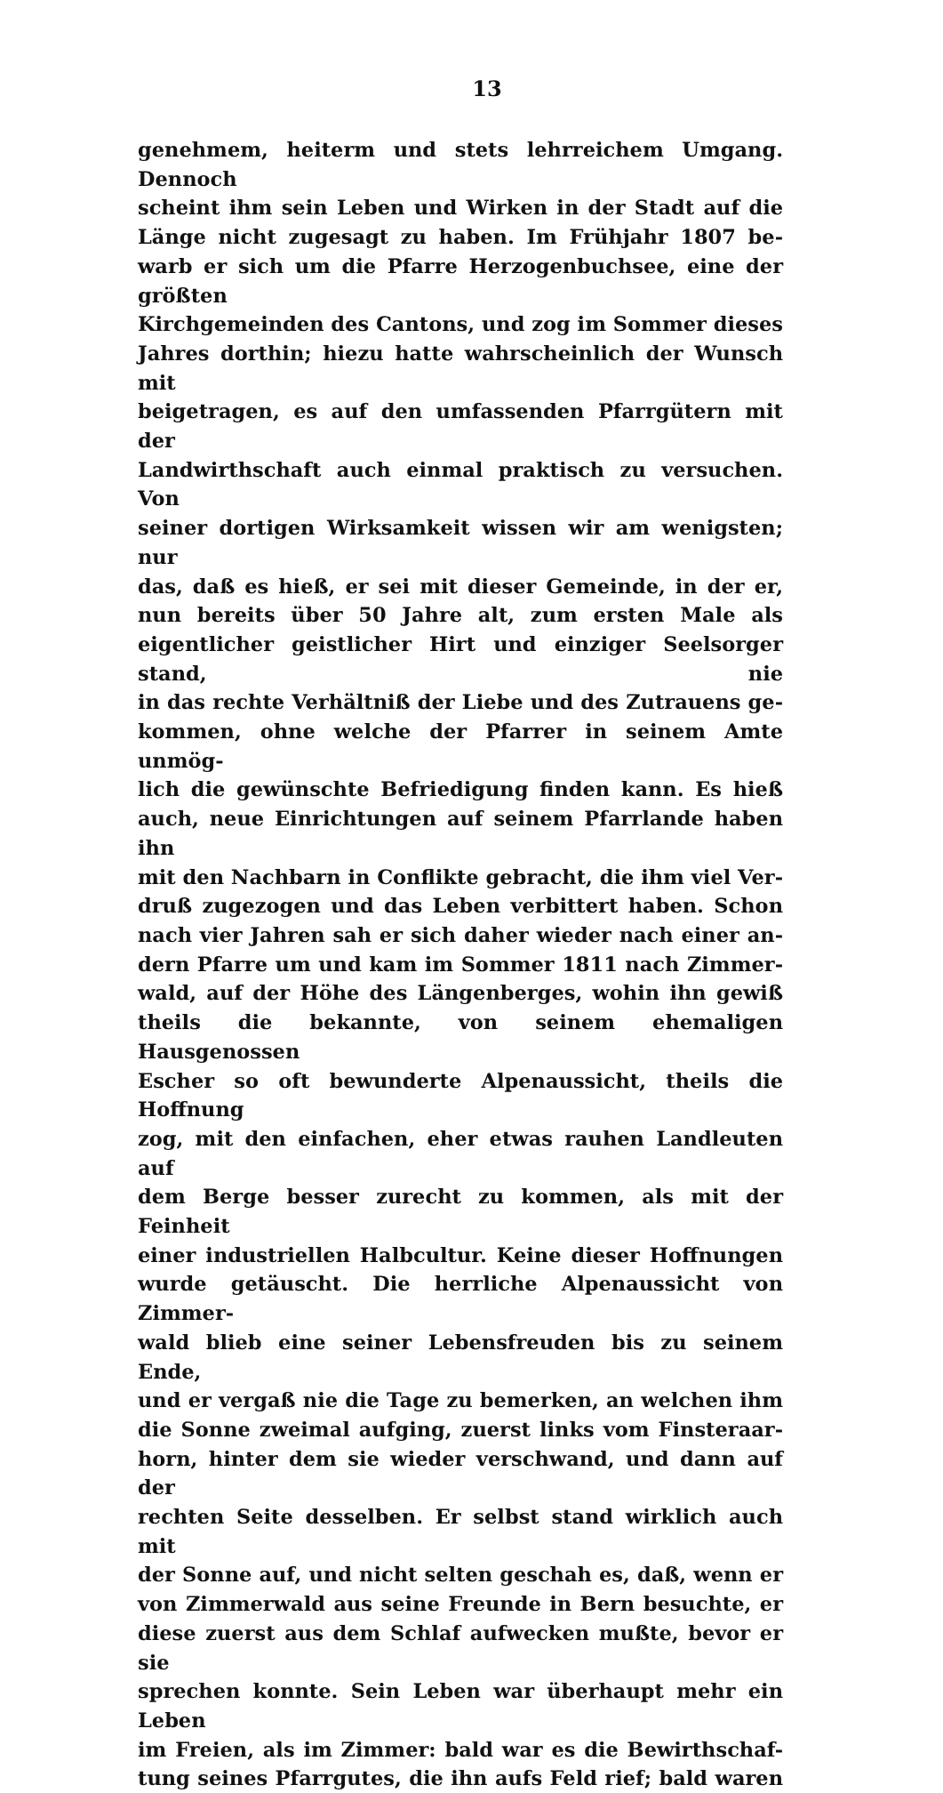13
genehmem, heiterm und stets lehrreichem Umgang. Dennoch
scheint ihm sein Leben und Wirken in der Stadt auf die
Länge nicht zugesagt zu haben. Im Frühjahr 1807 be-
warb er sich um die Pfarre Herzogenbuchsee, eine der größten
Kirchgemeinden des Cantons, und zog im Sommer dieses
Jahres dorthin; hiezu hatte wahrscheinlich der Wunsch mit
beigetragen, es auf den umfassenden Pfarrgütern mit der
Landwirthschaft auch einmal praktisch zu versuchen. Von
seiner dortigen Wirksamkeit wissen wir am wenigsten; nur
das, daß es hieß, er sei mit dieser Gemeinde, in der er,
nun bereits über 50 Jahre alt, zum ersten Male als
eigentlicher geistlicher Hirt und einziger Seelsorger stand, nie
in das rechte Verhältniß der Liebe und des Zutrauens ge-
kommen, ohne welche der Pfarrer in seinem Amte unmög-
lich die gewünschte Befriedigung finden kann. Es hieß
auch, neue Einrichtungen auf seinem Pfarrlande haben ihn
mit den Nachbarn in Conflikte gebracht, die ihm viel Ver-
druß zugezogen und das Leben verbittert haben. Schon
nach vier Jahren sah er sich daher wieder nach einer an-
dern Pfarre um und kam im Sommer 1811 nach Zimmer-
wald, auf der Höhe des Längenberges, wohin ihn gewiß
theils die bekannte, von seinem ehemaligen Hausgenossen
Escher so oft bewunderte Alpenaussicht, theils die Hoffnung
zog, mit den einfachen, eher etwas rauhen Landleuten auf
dem Berge besser zurecht zu kommen, als mit der Feinheit
einer industriellen Halbcultur. Keine dieser Hoffnungen
wurde getäuscht. Die herrliche Alpenaussicht von Zimmer-
wald blieb eine seiner Lebensfreuden bis zu seinem Ende,
und er vergaß nie die Tage zu bemerken, an welchen ihm
die Sonne zweimal aufging, zuerst links vom Finsteraar-
horn, hinter dem sie wieder verschwand, und dann auf der
rechten Seite desselben. Er selbst stand wirklich auch mit
der Sonne auf, und nicht selten geschah es, daß, wenn er
von Zimmerwald aus seine Freunde in Bern besuchte, er
diese zuerst aus dem Schlaf aufwecken mußte, bevor er sie
sprechen konnte. Sein Leben war überhaupt mehr ein Leben
im Freien, als im Zimmer: bald war es die Bewirthschaf-
tung seines Pfarrgutes, die ihn aufs Feld rief; bald waren